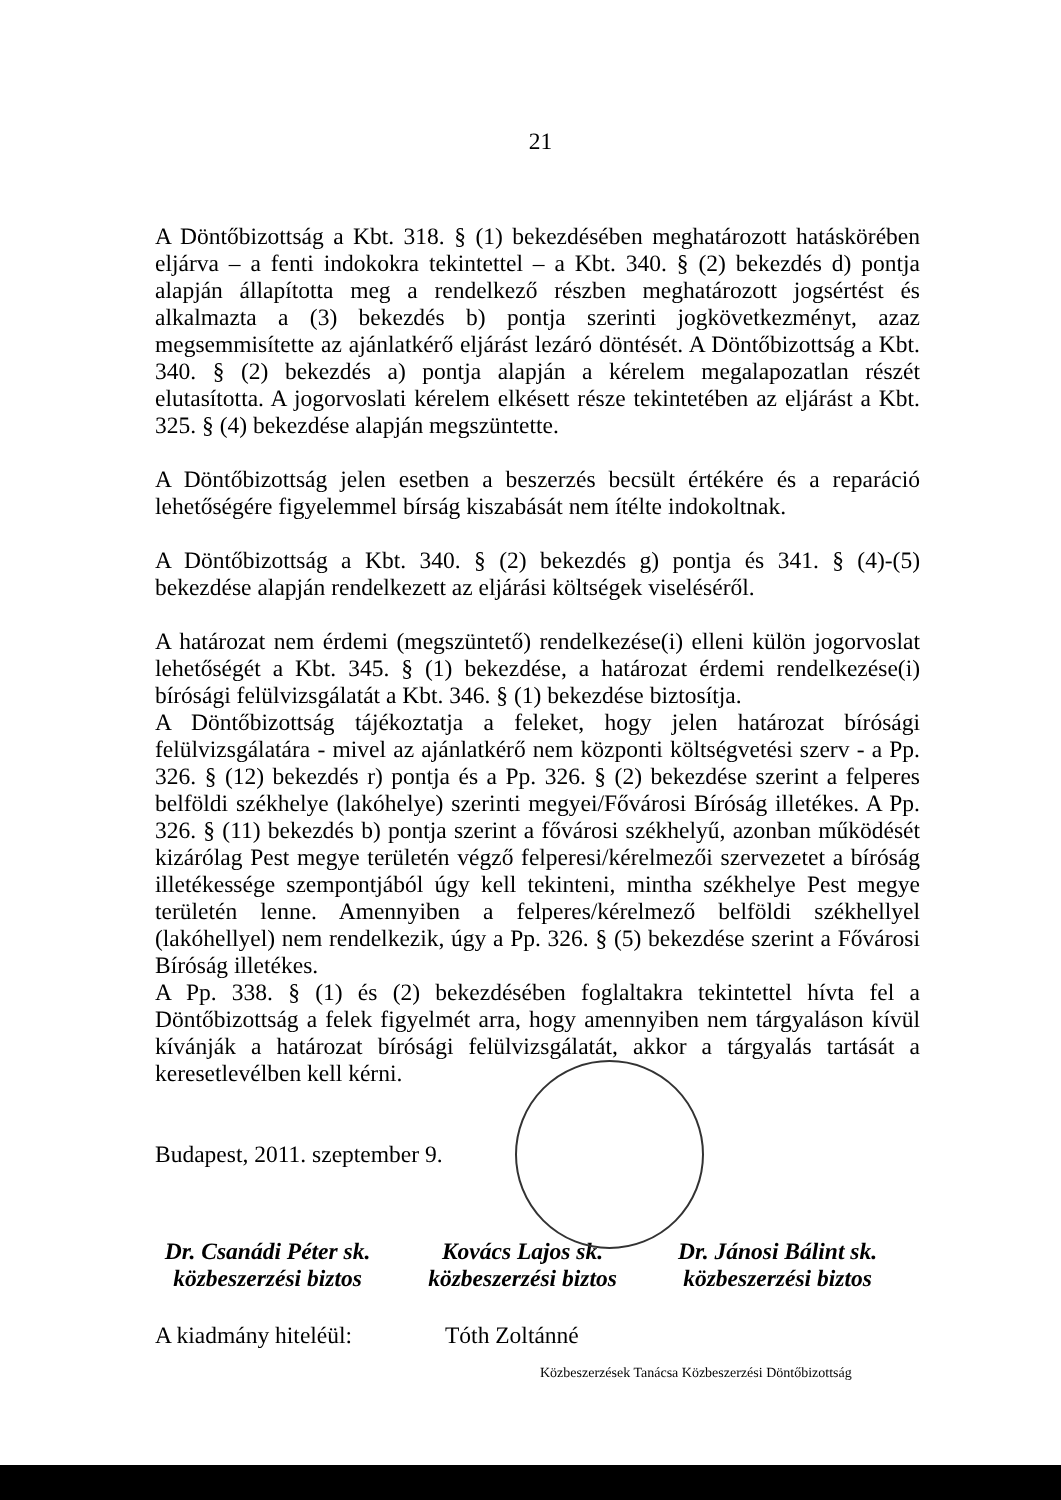21
A Döntőbizottság a Kbt. 318. § (1) bekezdésében meghatározott hatáskörében eljárva – a fenti indokokra tekintettel – a Kbt. 340. § (2) bekezdés d) pontja alapján állapította meg a rendelkező részben meghatározott jogsértést és alkalmazta a (3) bekezdés b) pontja szerinti jogkövetkezményt, azaz megsemmisítette az ajánlatkérő eljárást lezáró döntését. A Döntőbizottság a Kbt. 340. § (2) bekezdés a) pontja alapján a kérelem megalapozatlan részét elutasította. A jogorvoslati kérelem elkésett része tekintetében az eljárást a Kbt. 325. § (4) bekezdése alapján megszüntette.
A Döntőbizottság jelen esetben a beszerzés becsült értékére és a reparáció lehetőségére figyelemmel bírság kiszabását nem ítélte indokoltnak.
A Döntőbizottság a Kbt. 340. § (2) bekezdés g) pontja és 341. § (4)-(5) bekezdése alapján rendelkezett az eljárási költségek viseléséről.
A határozat nem érdemi (megszüntető) rendelkezése(i) elleni külön jogorvoslat lehetőségét a Kbt. 345. § (1) bekezdése, a határozat érdemi rendelkezése(i) bírósági felülvizsgálatát a Kbt. 346. § (1) bekezdése biztosítja.
A Döntőbizottság tájékoztatja a feleket, hogy jelen határozat bírósági felülvizsgálatára - mivel az ajánlatkérő nem központi költségvetési szerv - a Pp. 326. § (12) bekezdés r) pontja és a Pp. 326. § (2) bekezdése szerint a felperes belföldi székhelye (lakóhelye) szerinti megyei/Fővárosi Bíróság illetékes. A Pp. 326. § (11) bekezdés b) pontja szerint a fővárosi székhelyű, azonban működését kizárólag Pest megye területén végző felperesi/kérelmezői szervezetet a bíróság illetékessége szempontjából úgy kell tekinteni, mintha székhelye Pest megye területén lenne. Amennyiben a felperes/kérelmező belföldi székhellyel (lakóhellyel) nem rendelkezik, úgy a Pp. 326. § (5) bekezdése szerint a Fővárosi Bíróság illetékes.
A Pp. 338. § (1) és (2) bekezdésében foglaltakra tekintettel hívta fel a Döntőbizottság a felek figyelmét arra, hogy amennyiben nem tárgyaláson kívül kívánják a határozat bírósági felülvizsgálatát, akkor a tárgyalás tartását a keresetlevélben kell kérni.
Budapest, 2011. szeptember 9.
Dr. Csanádi Péter sk.
közbeszerzési biztos
Kovács Lajos sk.
közbeszerzési biztos
Dr. Jánosi Bálint sk.
közbeszerzési biztos
A kiadmány hiteléül: Tóth Zoltánné
Közbeszerzések Tanácsa Közbeszerzési Döntőbizottság